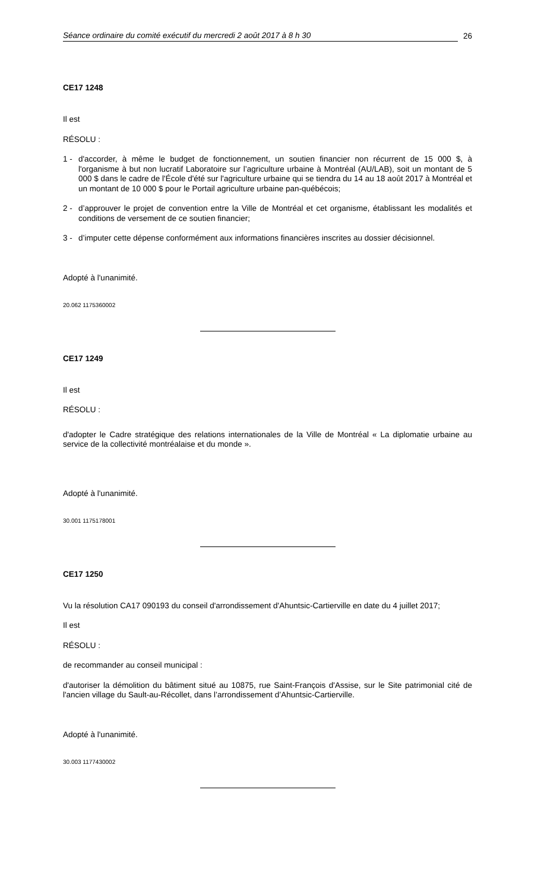Séance ordinaire du comité exécutif du mercredi 2 août 2017 à 8 h 30
26
CE17 1248
Il est
RÉSOLU :
1 - d'accorder, à même le budget de fonctionnement, un soutien financier non récurrent de 15 000 $, à l'organisme à but non lucratif Laboratoire sur l’agriculture urbaine à Montréal (AU/LAB), soit un montant de 5 000 $ dans le cadre de l'École d'été sur l'agriculture urbaine qui se tiendra du 14 au 18 août 2017 à Montréal et un montant de 10 000 $ pour le Portail agriculture urbaine pan-québécois;
2 - d’approuver le projet de convention entre la Ville de Montréal et cet organisme, établissant les modalités et conditions de versement de ce soutien financier;
3 - d’imputer cette dépense conformément aux informations financières inscrites au dossier décisionnel.
Adopté à l'unanimité.
20.062 1175360002
CE17 1249
Il est
RÉSOLU :
d'adopter le Cadre stratégique des relations internationales de la Ville de Montréal « La diplomatie urbaine au service de la collectivité montréalaise et du monde ».
Adopté à l'unanimité.
30.001 1175178001
CE17 1250
Vu la résolution CA17 090193 du conseil d'arrondissement d'Ahuntsic-Cartierville en date du 4 juillet 2017;
Il est
RÉSOLU :
de recommander au conseil municipal :
d'autoriser la démolition du bâtiment situé au 10875, rue Saint-François d'Assise, sur le Site patrimonial cité de l'ancien village du Sault-au-Récollet, dans l’arrondissement d’Ahuntsic-Cartierville.
Adopté à l'unanimité.
30.003 1177430002